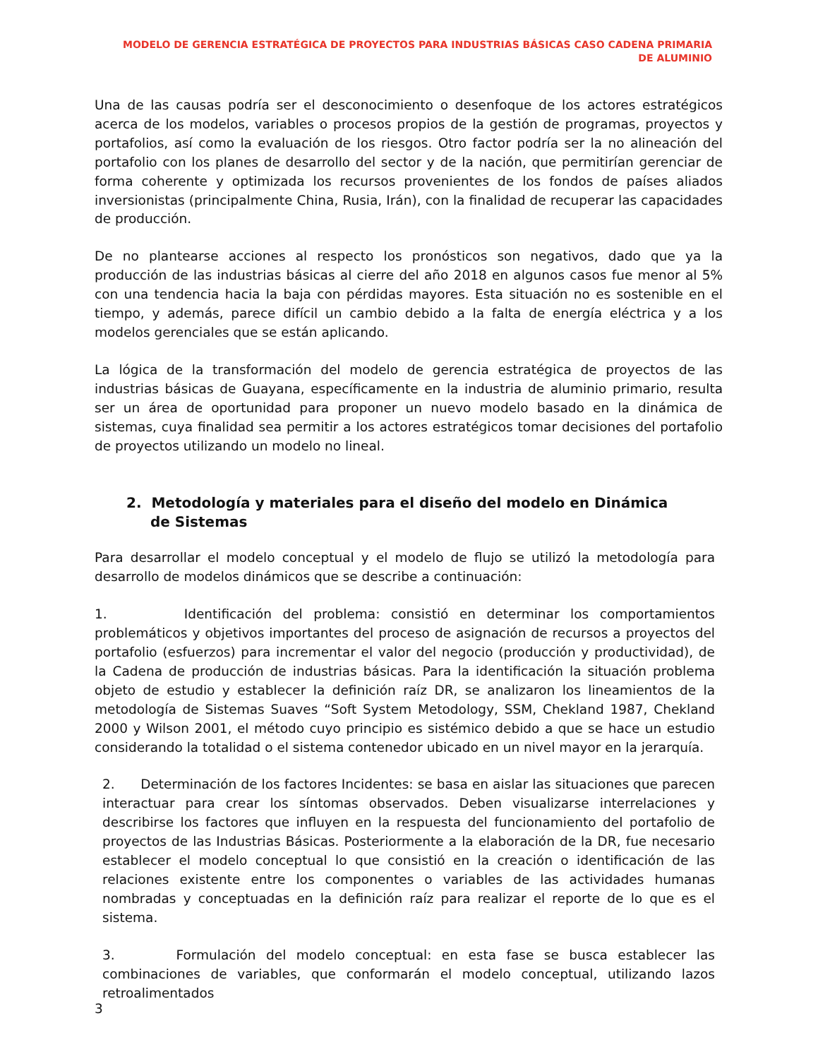MODELO DE GERENCIA ESTRATÉGICA DE PROYECTOS PARA INDUSTRIAS BÁSICAS CASO CADENA PRIMARIA DE ALUMINIO
Una de las causas podría ser el desconocimiento o desenfoque de los actores estratégicos acerca de los modelos, variables o procesos propios de la gestión de programas, proyectos y portafolios, así como la evaluación de los riesgos. Otro factor podría ser la no alineación del portafolio con los planes de desarrollo del sector y de la nación, que permitirían gerenciar de forma coherente y optimizada los recursos provenientes de los fondos de países aliados inversionistas (principalmente China, Rusia, Irán), con la finalidad de recuperar las capacidades de producción.
De no plantearse acciones al respecto los pronósticos son negativos, dado que ya la producción de las industrias básicas al cierre del año 2018 en algunos casos fue menor al 5% con una tendencia hacia la baja con pérdidas mayores. Esta situación no es sostenible en el tiempo, y además, parece difícil un cambio debido a la falta de energía eléctrica y a los modelos gerenciales que se están aplicando.
La lógica de la transformación del modelo de gerencia estratégica de proyectos de las industrias básicas de Guayana, específicamente en la industria de aluminio primario, resulta ser un área de oportunidad para proponer un nuevo modelo basado en la dinámica de sistemas, cuya finalidad sea permitir a los actores estratégicos tomar decisiones del portafolio de proyectos utilizando un modelo no lineal.
2. Metodología y materiales para el diseño del modelo en Dinámica de Sistemas
Para desarrollar el modelo conceptual y el modelo de flujo se utilizó la metodología para desarrollo de modelos dinámicos que se describe a continuación:
1. Identificación del problema: consistió en determinar los comportamientos problemáticos y objetivos importantes del proceso de asignación de recursos a proyectos del portafolio (esfuerzos) para incrementar el valor del negocio (producción y productividad), de la Cadena de producción de industrias básicas. Para la identificación la situación problema objeto de estudio y establecer la definición raíz DR, se analizaron los lineamientos de la metodología de Sistemas Suaves “Soft System Metodology, SSM, Chekland 1987, Chekland 2000 y Wilson 2001, el método cuyo principio es sistémico debido a que se hace un estudio considerando la totalidad o el sistema contenedor ubicado en un nivel mayor en la jerarquía.
2. Determinación de los factores Incidentes: se basa en aislar las situaciones que parecen interactuar para crear los síntomas observados. Deben visualizarse interrelaciones y describirse los factores que influyen en la respuesta del funcionamiento del portafolio de proyectos de las Industrias Básicas. Posteriormente a la elaboración de la DR, fue necesario establecer el modelo conceptual lo que consistió en la creación o identificación de las relaciones existente entre los componentes o variables de las actividades humanas nombradas y conceptuadas en la definición raíz para realizar el reporte de lo que es el sistema.
3. Formulación del modelo conceptual: en esta fase se busca establecer las combinaciones de variables, que conformarán el modelo conceptual, utilizando lazos retroalimentados
3